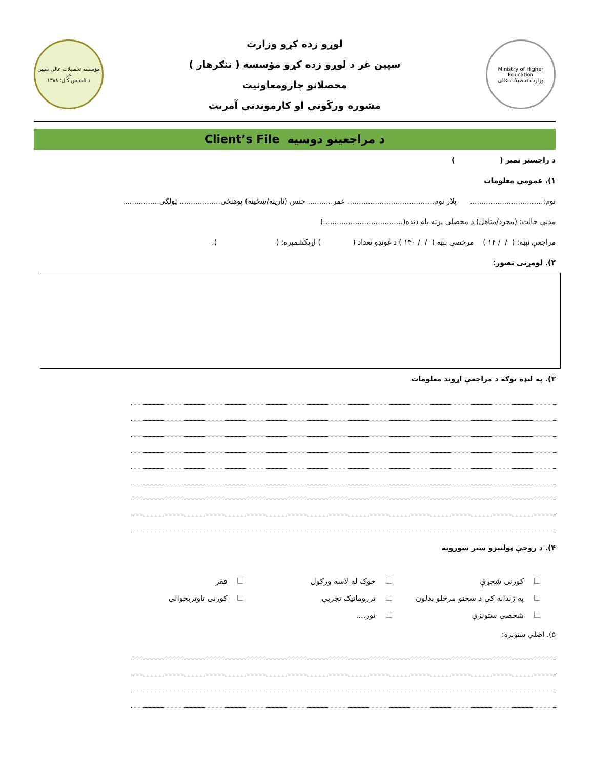Ministry of Higher Education
وزارت تحصیلات عالی
لوړو زده کړو وزارت
سپین غر د لوړو زده کړو مؤسسه ( ننګرهار )
محصلانو چارومعاونیت
مشوره ورکَوني او کارموندنې آمریت
مؤسسه تحصیلات عالی سپین غر
د تاسیس کال: ۱۳۸۸
د مراجعینو دوسیه Client’s File
د راجستر نمبر ( )
۱). عمومي معلومات
نوم:................................ پلار نوم...................................... عمر........... جنس (نارینه/ښځینه) پوهنځی.................. ټولګی................
مدني حالت: (مجرد/متاهل) د محصلی پرته بله دنده(...................................)
مراجعې نېټه: ( / / ۱۴ ) مرخصې نېټه ( / / ۱۴۰ ) د غونډو تعداد ( ) اړیکشمېره: ( ).
۲). لومړنی تصور:
۳). په لنډه توګه د مراجعې اړوند معلومات
۴). د روحې ټولنیزو ستر سوروته
کورنی شخړې
خوک له لاسه ورکول
فقر
په ژندانه کې د سختو مرحلو بدلون
ترروماتیک تجربې
کورنی تاوتریخوالی
شخصې ستونزې
نور....
۵). اصلي ستونزه: